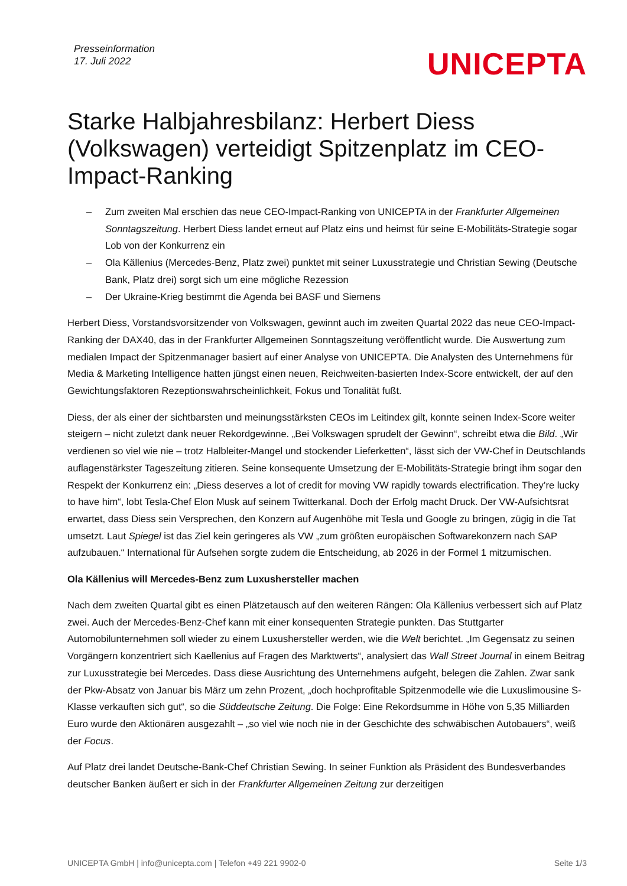Presseinformation
17. Juli 2022
UNICEPTA
Starke Halbjahresbilanz: Herbert Diess (Volkswagen) verteidigt Spitzenplatz im CEO-Impact-Ranking
– Zum zweiten Mal erschien das neue CEO-Impact-Ranking von UNICEPTA in der Frankfurter Allgemeinen Sonntagszeitung. Herbert Diess landet erneut auf Platz eins und heimst für seine E-Mobilitäts-Strategie sogar Lob von der Konkurrenz ein
– Ola Källenius (Mercedes-Benz, Platz zwei) punktet mit seiner Luxusstrategie und Christian Sewing (Deutsche Bank, Platz drei) sorgt sich um eine mögliche Rezession
– Der Ukraine-Krieg bestimmt die Agenda bei BASF und Siemens
Herbert Diess, Vorstandsvorsitzender von Volkswagen, gewinnt auch im zweiten Quartal 2022 das neue CEO-Impact-Ranking der DAX40, das in der Frankfurter Allgemeinen Sonntagszeitung veröffentlicht wurde. Die Auswertung zum medialen Impact der Spitzenmanager basiert auf einer Analyse von UNICEPTA. Die Analysten des Unternehmens für Media & Marketing Intelligence hatten jüngst einen neuen, Reichweiten-basierten Index-Score entwickelt, der auf den Gewichtungsfaktoren Rezeptionswahrscheinlichkeit, Fokus und Tonalität fußt.
Diess, der als einer der sichtbarsten und meinungsstärksten CEOs im Leitindex gilt, konnte seinen Index-Score weiter steigern – nicht zuletzt dank neuer Rekordgewinne. „Bei Volkswagen sprudelt der Gewinn“, schreibt etwa die Bild. „Wir verdienen so viel wie nie – trotz Halbleiter-Mangel und stockender Lieferketten“, lässt sich der VW-Chef in Deutschlands auflagenstärkster Tageszeitung zitieren. Seine konsequente Umsetzung der E-Mobilitäts-Strategie bringt ihm sogar den Respekt der Konkurrenz ein: „Diess deserves a lot of credit for moving VW rapidly towards electrification. They’re lucky to have him“, lobt Tesla-Chef Elon Musk auf seinem Twitterkanal. Doch der Erfolg macht Druck. Der VW-Aufsichtsrat erwartet, dass Diess sein Versprechen, den Konzern auf Augenhöhe mit Tesla und Google zu bringen, zügig in die Tat umsetzt. Laut Spiegel ist das Ziel kein geringeres als VW „zum größten europäischen Softwarekonzern nach SAP aufzubauen.“ International für Aufsehen sorgte zudem die Entscheidung, ab 2026 in der Formel 1 mitzumischen.
Ola Källenius will Mercedes-Benz zum Luxushersteller machen
Nach dem zweiten Quartal gibt es einen Plätzetausch auf den weiteren Rängen: Ola Källenius verbessert sich auf Platz zwei. Auch der Mercedes-Benz-Chef kann mit einer konsequenten Strategie punkten. Das Stuttgarter Automobilunternehmen soll wieder zu einem Luxushersteller werden, wie die Welt berichtet. „Im Gegensatz zu seinen Vorgängern konzentriert sich Kaellenius auf Fragen des Marktwerts“, analysiert das Wall Street Journal in einem Beitrag zur Luxusstrategie bei Mercedes. Dass diese Ausrichtung des Unternehmens aufgeht, belegen die Zahlen. Zwar sank der Pkw-Absatz von Januar bis März um zehn Prozent, „doch hochprofitable Spitzenmodelle wie die Luxuslimousine S-Klasse verkauften sich gut“, so die Süddeutsche Zeitung. Die Folge: Eine Rekordsumme in Höhe von 5,35 Milliarden Euro wurde den Aktionären ausgezahlt – „so viel wie noch nie in der Geschichte des schwäbischen Autobauers“, weiß der Focus.
Auf Platz drei landet Deutsche-Bank-Chef Christian Sewing. In seiner Funktion als Präsident des Bundesverbandes deutscher Banken äußert er sich in der Frankfurter Allgemeinen Zeitung zur derzeitigen
UNICEPTA GmbH | info@unicepta.com | Telefon +49 221 9902-0 Seite 1/3